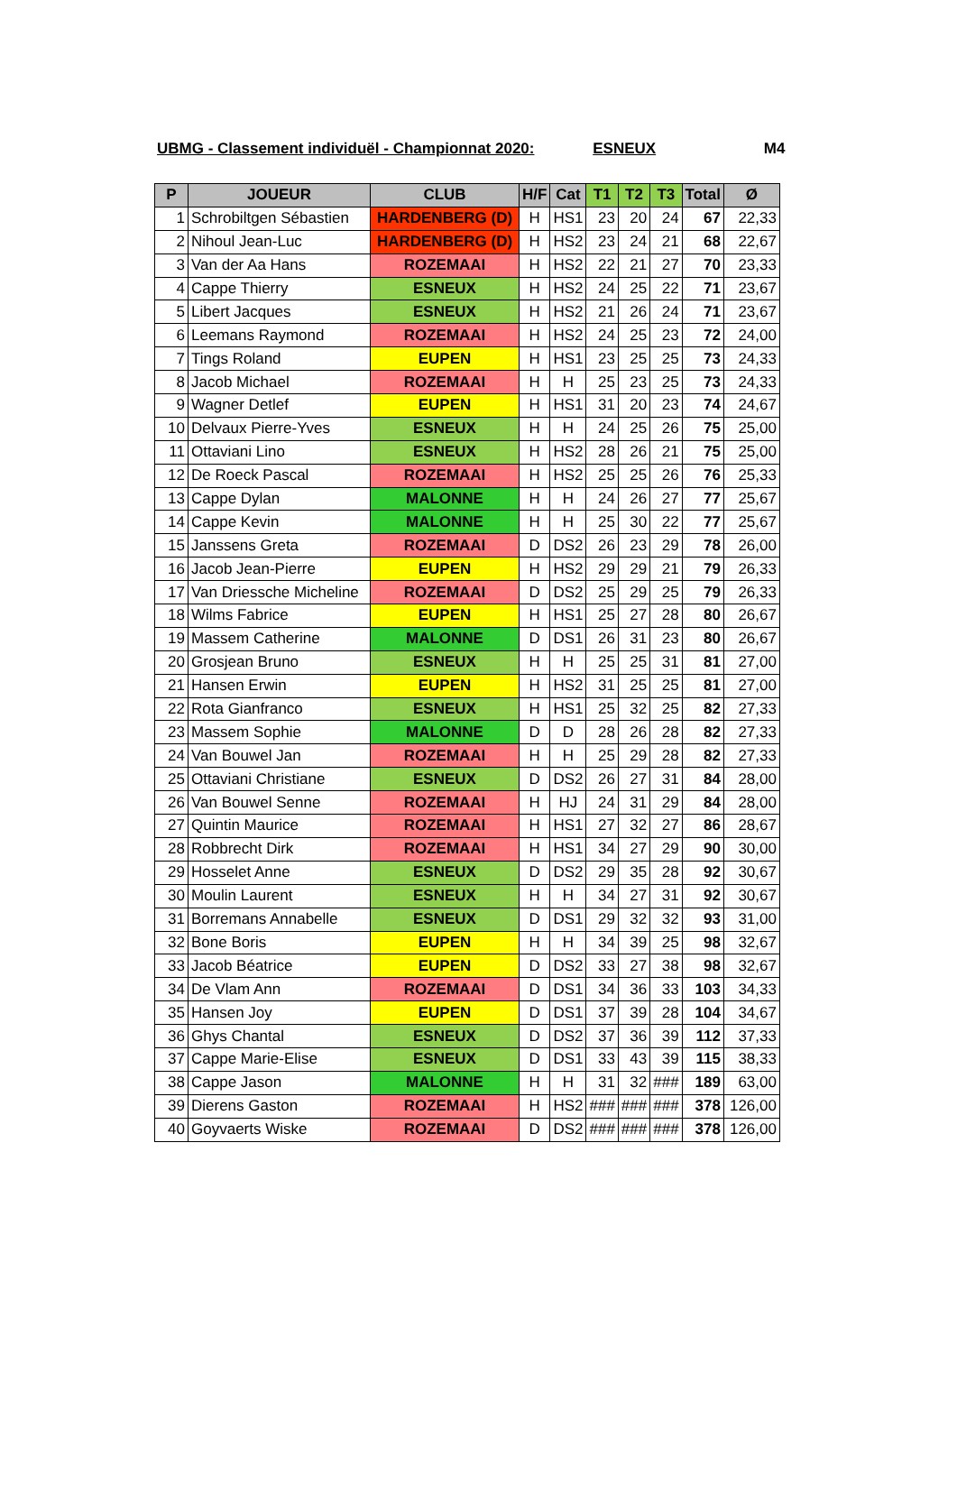UBMG - Classement individuël - Championnat 2020: ESNEUX M4
| P | JOUEUR | CLUB | H/F | Cat | T1 | T2 | T3 | Total | Ø |
| --- | --- | --- | --- | --- | --- | --- | --- | --- | --- |
| 1 | Schrobiltgen Sébastien | HARDENBERG (D) | H | HS1 | 23 | 20 | 24 | 67 | 22,33 |
| 2 | Nihoul Jean-Luc | HARDENBERG (D) | H | HS2 | 23 | 24 | 21 | 68 | 22,67 |
| 3 | Van der Aa Hans | ROZEMAAI | H | HS2 | 22 | 21 | 27 | 70 | 23,33 |
| 4 | Cappe Thierry | ESNEUX | H | HS2 | 24 | 25 | 22 | 71 | 23,67 |
| 5 | Libert Jacques | ESNEUX | H | HS2 | 21 | 26 | 24 | 71 | 23,67 |
| 6 | Leemans Raymond | ROZEMAAI | H | HS2 | 24 | 25 | 23 | 72 | 24,00 |
| 7 | Tings Roland | EUPEN | H | HS1 | 23 | 25 | 25 | 73 | 24,33 |
| 8 | Jacob Michael | ROZEMAAI | H | H | 25 | 23 | 25 | 73 | 24,33 |
| 9 | Wagner Detlef | EUPEN | H | HS1 | 31 | 20 | 23 | 74 | 24,67 |
| 10 | Delvaux Pierre-Yves | ESNEUX | H | H | 24 | 25 | 26 | 75 | 25,00 |
| 11 | Ottaviani Lino | ESNEUX | H | HS2 | 28 | 26 | 21 | 75 | 25,00 |
| 12 | De Roeck Pascal | ROZEMAAI | H | HS2 | 25 | 25 | 26 | 76 | 25,33 |
| 13 | Cappe Dylan | MALONNE | H | H | 24 | 26 | 27 | 77 | 25,67 |
| 14 | Cappe Kevin | MALONNE | H | H | 25 | 30 | 22 | 77 | 25,67 |
| 15 | Janssens Greta | ROZEMAAI | D | DS2 | 26 | 23 | 29 | 78 | 26,00 |
| 16 | Jacob Jean-Pierre | EUPEN | H | HS2 | 29 | 29 | 21 | 79 | 26,33 |
| 17 | Van Driessche Micheline | ROZEMAAI | D | DS2 | 25 | 29 | 25 | 79 | 26,33 |
| 18 | Wilms Fabrice | EUPEN | H | HS1 | 25 | 27 | 28 | 80 | 26,67 |
| 19 | Massem Catherine | MALONNE | D | DS1 | 26 | 31 | 23 | 80 | 26,67 |
| 20 | Grosjean Bruno | ESNEUX | H | H | 25 | 25 | 31 | 81 | 27,00 |
| 21 | Hansen Erwin | EUPEN | H | HS2 | 31 | 25 | 25 | 81 | 27,00 |
| 22 | Rota Gianfranco | ESNEUX | H | HS1 | 25 | 32 | 25 | 82 | 27,33 |
| 23 | Massem Sophie | MALONNE | D | D | 28 | 26 | 28 | 82 | 27,33 |
| 24 | Van Bouwel Jan | ROZEMAAI | H | H | 25 | 29 | 28 | 82 | 27,33 |
| 25 | Ottaviani Christiane | ESNEUX | D | DS2 | 26 | 27 | 31 | 84 | 28,00 |
| 26 | Van Bouwel Senne | ROZEMAAI | H | HJ | 24 | 31 | 29 | 84 | 28,00 |
| 27 | Quintin Maurice | ROZEMAAI | H | HS1 | 27 | 32 | 27 | 86 | 28,67 |
| 28 | Robbrecht Dirk | ROZEMAAI | H | HS1 | 34 | 27 | 29 | 90 | 30,00 |
| 29 | Hosselet Anne | ESNEUX | D | DS2 | 29 | 35 | 28 | 92 | 30,67 |
| 30 | Moulin Laurent | ESNEUX | H | H | 34 | 27 | 31 | 92 | 30,67 |
| 31 | Borremans Annabelle | ESNEUX | D | DS1 | 29 | 32 | 32 | 93 | 31,00 |
| 32 | Bone Boris | EUPEN | H | H | 34 | 39 | 25 | 98 | 32,67 |
| 33 | Jacob Béatrice | EUPEN | D | DS2 | 33 | 27 | 38 | 98 | 32,67 |
| 34 | De Vlam Ann | ROZEMAAI | D | DS1 | 34 | 36 | 33 | 103 | 34,33 |
| 35 | Hansen Joy | EUPEN | D | DS1 | 37 | 39 | 28 | 104 | 34,67 |
| 36 | Ghys Chantal | ESNEUX | D | DS2 | 37 | 36 | 39 | 112 | 37,33 |
| 37 | Cappe Marie-Elise | ESNEUX | D | DS1 | 33 | 43 | 39 | 115 | 38,33 |
| 38 | Cappe Jason | MALONNE | H | H | 31 | 32 | ### | 189 | 63,00 |
| 39 | Dierens Gaston | ROZEMAAI | H | HS2 | ### | ### | ### | 378 | 126,00 |
| 40 | Goyvaerts Wiske | ROZEMAAI | D | DS2 | ### | ### | ### | 378 | 126,00 |